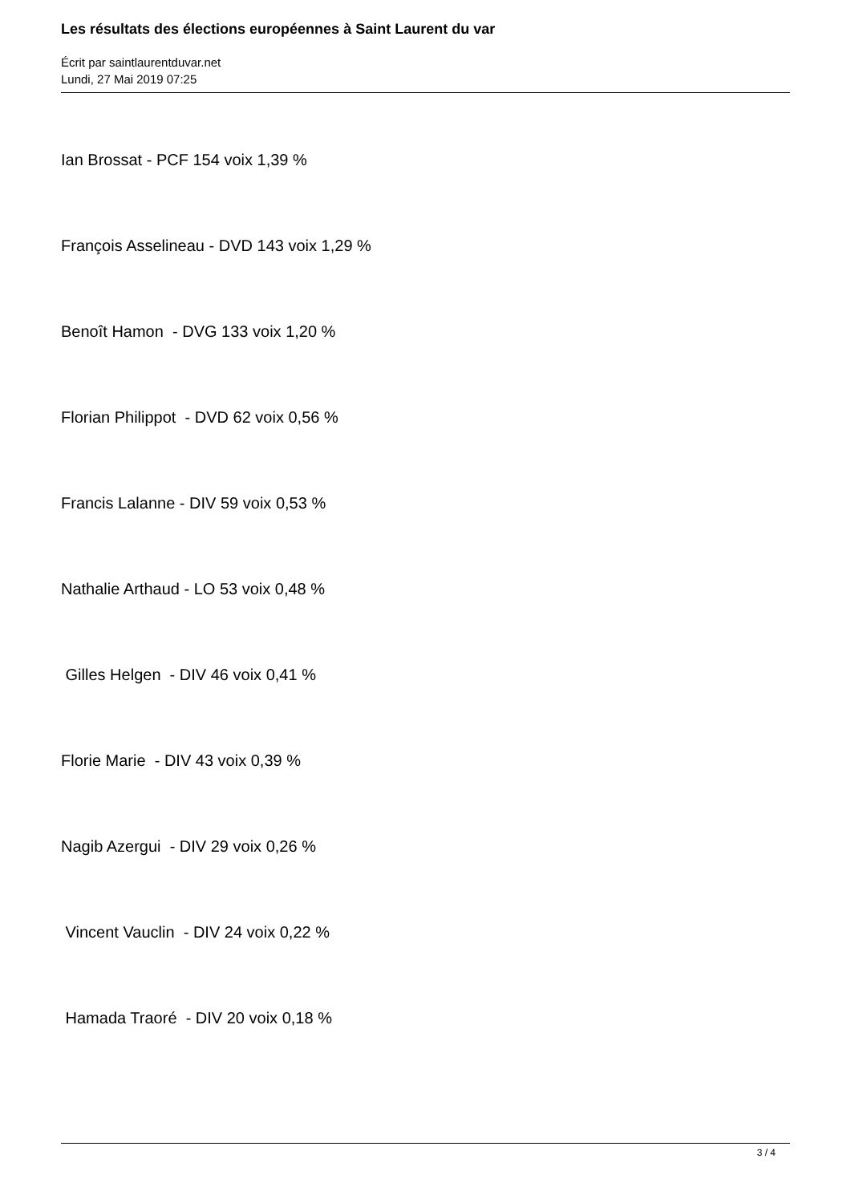Les résultats des élections européennes à Saint Laurent du var
Écrit par saintlaurentduvar.net
Lundi, 27 Mai 2019 07:25
Ian Brossat - PCF 154 voix 1,39 %
François Asselineau - DVD 143 voix 1,29 %
Benoît Hamon - DVG 133 voix 1,20 %
Florian Philippot - DVD 62 voix 0,56 %
Francis Lalanne - DIV 59 voix 0,53 %
Nathalie Arthaud - LO 53 voix 0,48 %
Gilles Helgen - DIV 46 voix 0,41 %
Florie Marie - DIV 43 voix 0,39 %
Nagib Azergui - DIV 29 voix 0,26 %
Vincent Vauclin - DIV 24 voix 0,22 %
Hamada Traoré - DIV 20 voix 0,18 %
3 / 4